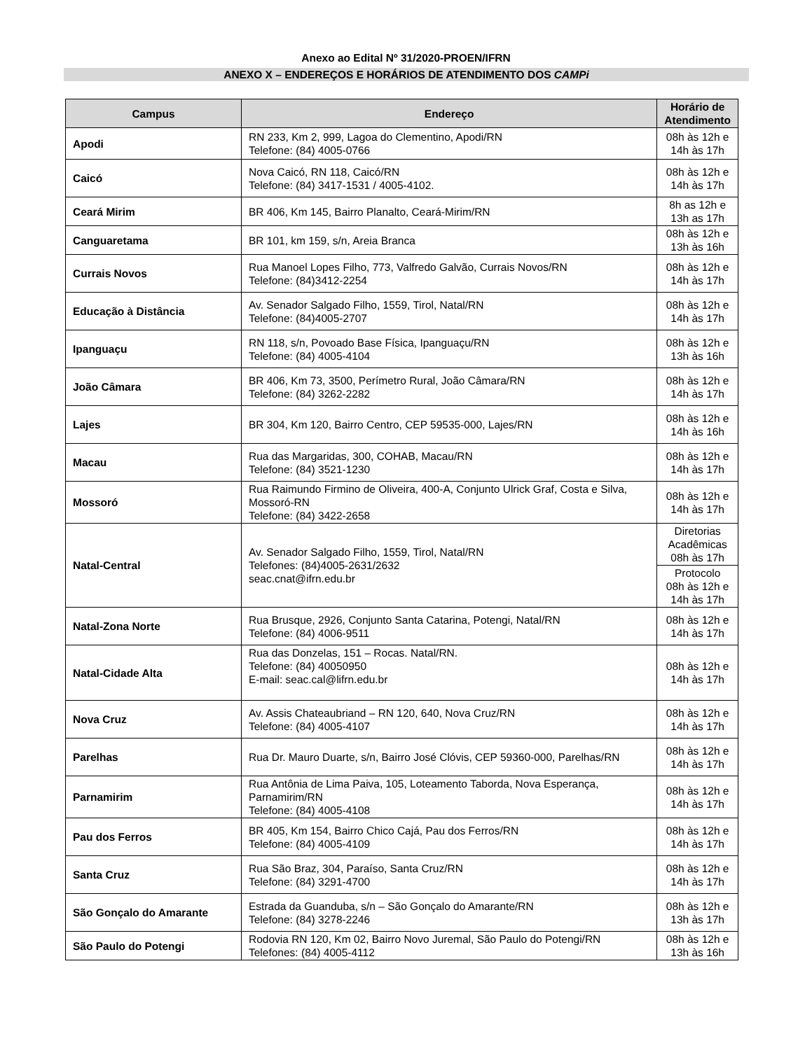Anexo ao Edital Nº 31/2020-PROEN/IFRN
ANEXO X – ENDEREÇOS E HORÁRIOS DE ATENDIMENTO DOS CAMPi
| Campus | Endereço | Horário de Atendimento |
| --- | --- | --- |
| Apodi | RN 233, Km 2, 999, Lagoa do Clementino, Apodi/RN Telefone: (84) 4005-0766 | 08h às 12h e 14h às 17h |
| Caicó | Nova Caicó, RN 118, Caicó/RN Telefone: (84) 3417-1531 / 4005-4102. | 08h às 12h e 14h às 17h |
| Ceará Mirim | BR 406, Km 145, Bairro Planalto, Ceará-Mirim/RN | 8h as 12h e 13h as 17h |
| Canguaretama | BR 101, km 159, s/n, Areia Branca | 08h às 12h e 13h às 16h |
| Currais Novos | Rua Manoel Lopes Filho, 773, Valfredo Galvão, Currais Novos/RN Telefone: (84)3412-2254 | 08h às 12h e 14h às 17h |
| Educação à Distância | Av. Senador Salgado Filho, 1559, Tirol, Natal/RN Telefone: (84)4005-2707 | 08h às 12h e 14h às 17h |
| Ipanguaçu | RN 118, s/n, Povoado Base Física, Ipanguaçu/RN Telefone: (84) 4005-4104 | 08h às 12h e 13h às 16h |
| João Câmara | BR 406, Km 73, 3500, Perímetro Rural, João Câmara/RN Telefone: (84) 3262-2282 | 08h às 12h e 14h às 17h |
| Lajes | BR 304, Km 120, Bairro Centro, CEP 59535-000, Lajes/RN | 08h às 12h e 14h às 16h |
| Macau | Rua das Margaridas, 300, COHAB, Macau/RN Telefone: (84) 3521-1230 | 08h às 12h e 14h às 17h |
| Mossoró | Rua Raimundo Firmino de Oliveira, 400-A, Conjunto Ulrick Graf, Costa e Silva, Mossoró-RN Telefone: (84) 3422-2658 | 08h às 12h e 14h às 17h |
| Natal-Central | Av. Senador Salgado Filho, 1559, Tirol, Natal/RN Telefones: (84)4005-2631/2632 seac.cnat@ifrn.edu.br | Diretorias Acadêmicas 08h às 17h |
| | | Protocolo 08h às 12h e 14h às 17h |
| Natal-Zona Norte | Rua Brusque, 2926, Conjunto Santa Catarina, Potengi, Natal/RN Telefone: (84) 4006-9511 | 08h às 12h e 14h às 17h |
| Natal-Cidade Alta | Rua das Donzelas, 151 – Rocas. Natal/RN. Telefone: (84) 40050950 E-mail: seac.cal@lifrn.edu.br | 08h às 12h e 14h às 17h |
| Nova Cruz | Av. Assis Chateaubriand – RN 120, 640, Nova Cruz/RN Telefone: (84) 4005-4107 | 08h às 12h e 14h às 17h |
| Parelhas | Rua Dr. Mauro Duarte, s/n, Bairro José Clóvis, CEP 59360-000, Parelhas/RN | 08h às 12h e 14h às 17h |
| Parnamirim | Rua Antônia de Lima Paiva, 105, Loteamento Taborda, Nova Esperança, Parnamirim/RN Telefone: (84) 4005-4108 | 08h às 12h e 14h às 17h |
| Pau dos Ferros | BR 405, Km 154, Bairro Chico Cajá, Pau dos Ferros/RN Telefone: (84) 4005-4109 | 08h às 12h e 14h às 17h |
| Santa Cruz | Rua São Braz, 304, Paraíso, Santa Cruz/RN Telefone: (84) 3291-4700 | 08h às 12h e 14h às 17h |
| São Gonçalo do Amarante | Estrada da Guanduba, s/n – São Gonçalo do Amarante/RN Telefone: (84) 3278-2246 | 08h às 12h e 13h às 17h |
| São Paulo do Potengi | Rodovia RN 120, Km 02, Bairro Novo Juremal, São Paulo do Potengi/RN Telefones: (84) 4005-4112 | 08h às 12h e 13h às 16h |